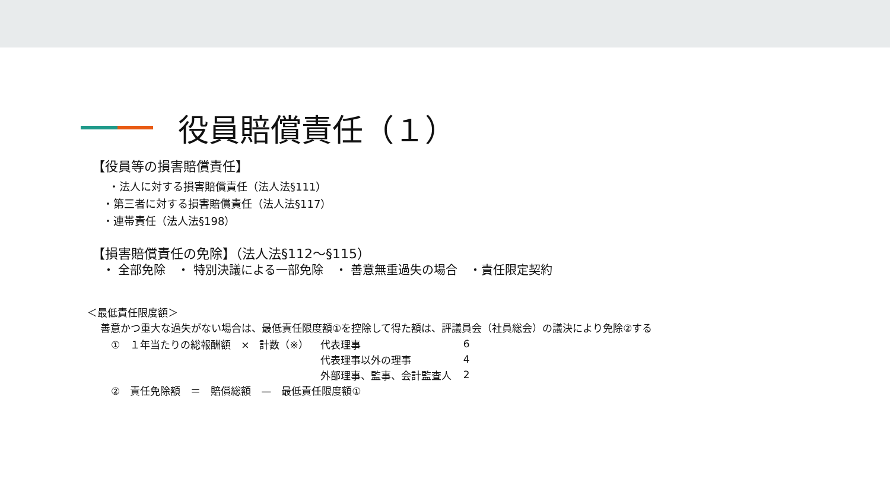役員賠償責任（１）
【役員等の損害賠償責任】
・法人に対する損害賠償責任（法人法§111）
・第三者に対する損害賠償責任（法人法§117）
・連帯責任（法人法§198）
【損害賠償責任の免除】（法人法§112〜§115）
・ 全部免除　・ 特別決議による一部免除　・ 善意無重過失の場合　・責任限定契約
＜最低責任限度額＞
善意かつ重大な過失がない場合は、最低責任限度額①を控除して得た額は、評議員会（社員総会）の議決により免除②する
| ① １年当たりの総報酬額 × 計数（※） | 代表理事 | 6 |
| | 代表理事以外の理事 | 4 |
| | 外部理事、監事、会計監査人 | 2 |
| ② 責任免除額 ＝ 賠償総額 — 最低責任限度額① | | |